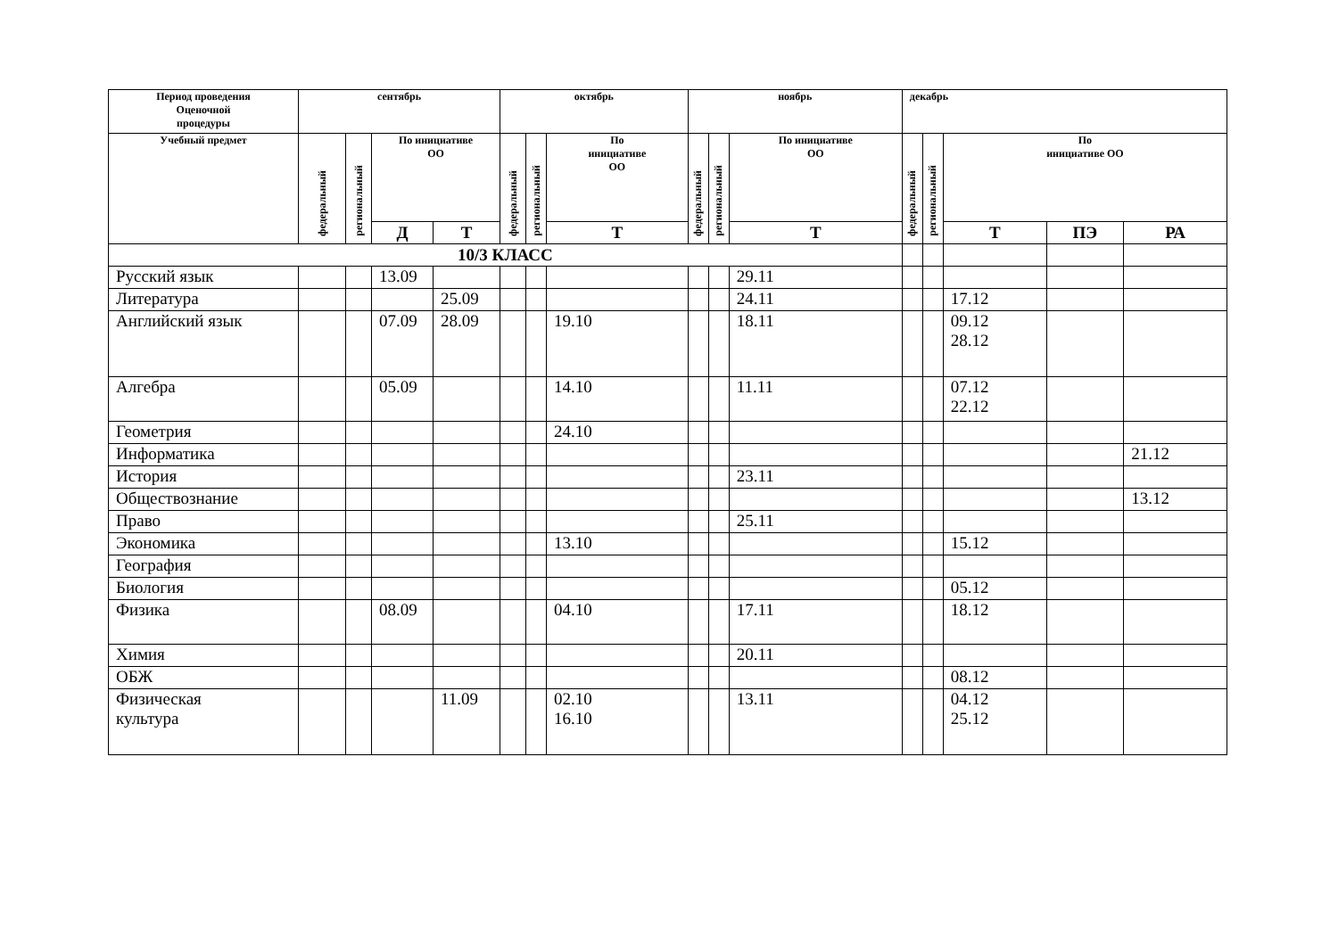| Период проведения Оценочной процедуры | сентябрь | | | | октябрь | | | ноябрь | | | декабрь | | | | |
| --- | --- | --- | --- | --- | --- | --- | --- | --- | --- | --- | --- | --- | --- | --- | --- |
| Учебный предмет | федеральный | региональный | По инициативе ОО | | федеральный | региональный | По инициативе ОО | федеральный | региональный | По инициативе ОО | федеральный | региональный | По инициативе ОО | | |
| | | | Д | Т | | | Т | | | Т | | | Т | ПЭ | РА |
| 10/3 КЛАСС | | | | | | | | | | | | | | | |
| Русский язык | | | 13.09 | | | | | | | 29.11 | | | | | |
| Литература | | | | 25.09 | | | | | | 24.11 | | | 17.12 | | |
| Английский язык | | | 07.09 | 28.09 | | | 19.10 | | | 18.11 | | | 09.12 28.12 | | |
| Алгебра | | | 05.09 | | | | 14.10 | | | 11.11 | | | 07.12 22.12 | | |
| Геометрия | | | | | | | 24.10 | | | | | | | | |
| Информатика | | | | | | | | | | | | | | | 21.12 |
| История | | | | | | | | | | 23.11 | | | | | |
| Обществознание | | | | | | | | | | | | | | | 13.12 |
| Право | | | | | | | | | | 25.11 | | | | | |
| Экономика | | | | | | | 13.10 | | | | | | 15.12 | | |
| География | | | | | | | | | | | | | | | |
| Биология | | | | | | | | | | | | | 05.12 | | |
| Физика | | | 08.09 | | | | 04.10 | | | 17.11 | | | 18.12 | | |
| Химия | | | | | | | | | | 20.11 | | | | | |
| ОБЖ | | | | | | | | | | | | | 08.12 | | |
| Физическая культура | | | | 11.09 | | | 02.10 16.10 | | | 13.11 | | | 04.12 25.12 | | |